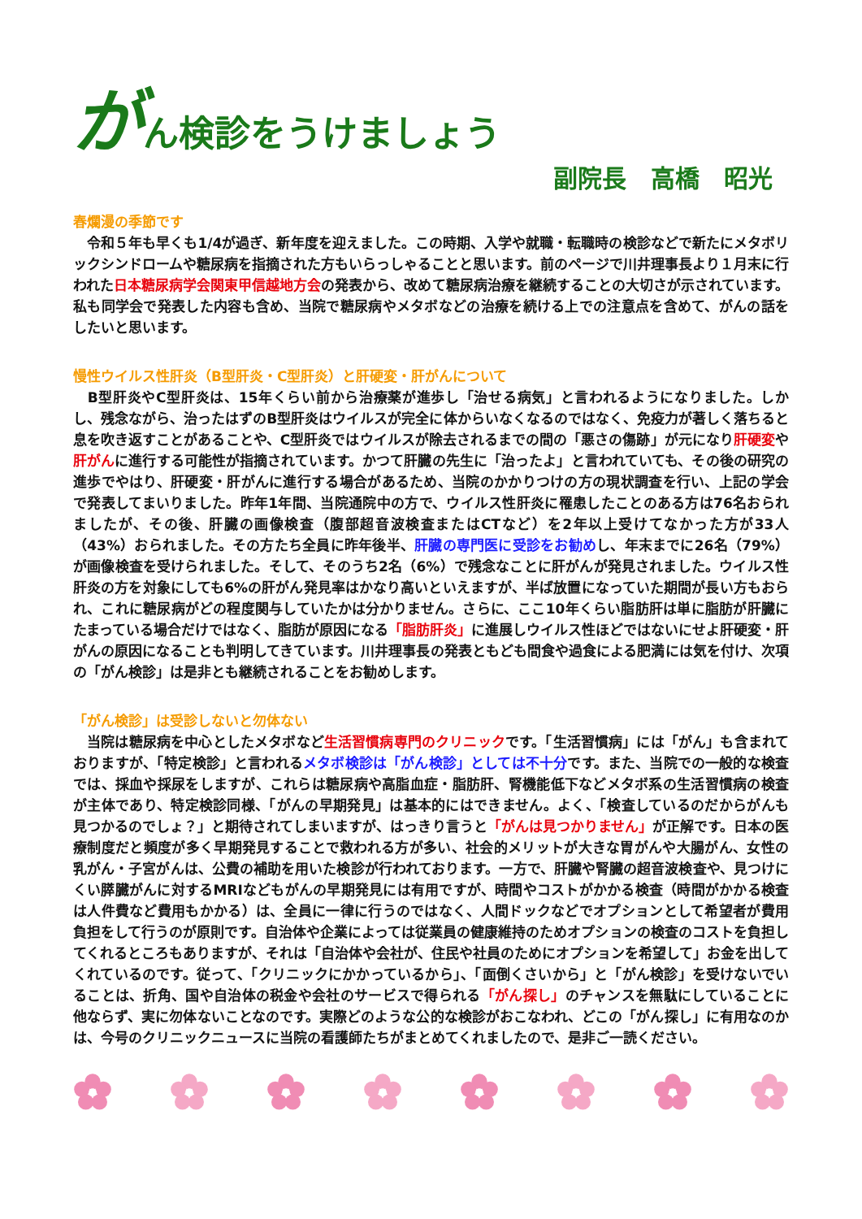がん検診をうけましょう
副院長　高橋　昭光
春爛漫の季節です
　令和５年も早くも1/4が過ぎ、新年度を迎えました。この時期、入学や就職・転職時の検診などで新たにメタボリックシンドロームや糖尿病を指摘された方もいらっしゃることと思います。前のページで川井理事長より１月末に行われた日本糖尿病学会関東甲信越地方会の発表から、改めて糖尿病治療を継続することの大切さが示されています。私も同学会で発表した内容も含め、当院で糖尿病やメタボなどの治療を続ける上での注意点を含めて、がんの話をしたいと思います。
慢性ウイルス性肝炎（B型肝炎・C型肝炎）と肝硬変・肝がんについて
　B型肝炎やC型肝炎は、15年くらい前から治療薬が進歩し「治せる病気」と言われるようになりました。しかし、残念ながら、治ったはずのB型肝炎はウイルスが完全に体からいなくなるのではなく、免疫力が著しく落ちると息を吹き返すことがあることや、C型肝炎ではウイルスが除去されるまでの間の「悪さの傷跡」が元になり肝硬変や肝がんに進行する可能性が指摘されています。かつて肝臓の先生に「治ったよ」と言われていても、その後の研究の進歩でやはり、肝硬変・肝がんに進行する場合があるため、当院のかかりつけの方の現状調査を行い、上記の学会で発表してまいりました。昨年1年間、当院通院中の方で、ウイルス性肝炎に罹患したことのある方は76名おられましたが、その後、肝臓の画像検査（腹部超音波検査またはCTなど）を2年以上受けてなかった方が33人（43%）おられました。その方たち全員に昨年後半、肝臓の専門医に受診をお勧めし、年末までに26名（79%）が画像検査を受けられました。そして、そのうち2名（6%）で残念なことに肝がんが発見されました。ウイルス性肝炎の方を対象にしても6%の肝がん発見率はかなり高いといえますが、半ば放置になっていた期間が長い方もおられ、これに糖尿病がどの程度関与していたかは分かりません。さらに、ここ10年くらい脂肪肝は単に脂肪が肝臓にたまっている場合だけではなく、脂肪が原因になる「脂肪肝炎」に進展しウイルス性ほどではないにせよ肝硬変・肝がんの原因になることも判明してきています。川井理事長の発表ともども間食や過食による肥満には気を付け、次項の「がん検診」は是非とも継続されることをお勧めします。
「がん検診」は受診しないと勿体ない
　当院は糖尿病を中心としたメタボなど生活習慣病専門のクリニックです。「生活習慣病」には「がん」も含まれておりますが、「特定検診」と言われるメタボ検診は「がん検診」としては不十分です。また、当院での一般的な検査では、採血や採尿をしますが、これらは糖尿病や高脂血症・脂肪肝、腎機能低下などメタボ系の生活習慣病の検査が主体であり、特定検診同様、「がんの早期発見」は基本的にはできません。よく、「検査しているのだからがんも見つかるのでしょ？」と期待されてしまいますが、はっきり言うと「がんは見つかりません」が正解です。日本の医療制度だと頻度が多く早期発見することで救われる方が多い、社会的メリットが大きな胃がんや大腸がん、女性の乳がん・子宮がんは、公費の補助を用いた検診が行われております。一方で、肝臓や腎臓の超音波検査や、見つけにくい膵臓がんに対するMRIなどもがんの早期発見には有用ですが、時間やコストがかかる検査（時間がかかる検査は人件費など費用もかかる）は、全員に一律に行うのではなく、人間ドックなどでオプションとして希望者が費用負担をして行うのが原則です。自治体や企業によっては従業員の健康維持のためオプションの検査のコストを負担してくれるところもありますが、それは「自治体や会社が、住民や社員のためにオプションを希望して」お金を出してくれているのです。従って、「クリニックにかかっているから」、「面倒くさいから」と「がん検診」を受けないでいることは、折角、国や自治体の税金や会社のサービスで得られる「がん探し」のチャンスを無駄にしていることに他ならず、実に勿体ないことなのです。実際どのような公的な検診がおこなわれ、どこの「がん探し」に有用なのかは、今号のクリニックニュースに当院の看護師たちがまとめてくれましたので、是非ご一読ください。